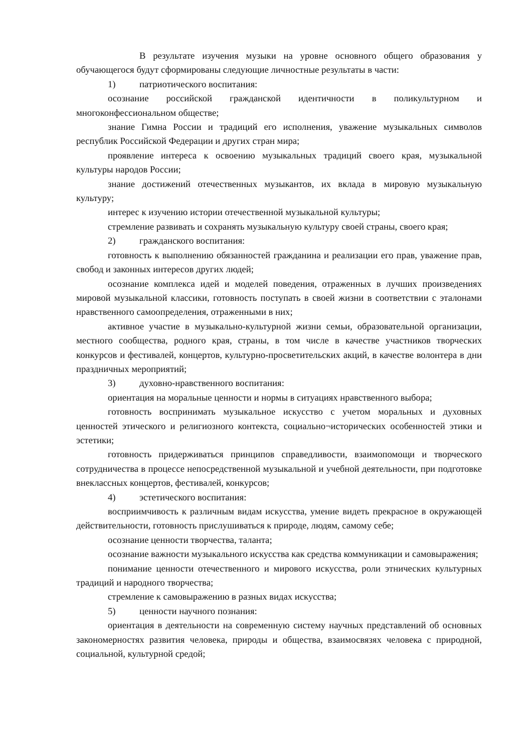В результате изучения музыки на уровне основного общего образования у обучающегося будут сформированы следующие личностные результаты в части:
1) патриотического воспитания:
осознание российской гражданской идентичности в поликультурном и многоконфессиональном обществе;
знание Гимна России и традиций его исполнения, уважение музыкальных символов республик Российской Федерации и других стран мира;
проявление интереса к освоению музыкальных традиций своего края, музыкальной культуры народов России;
знание достижений отечественных музыкантов, их вклада в мировую музыкальную культуру;
интерес к изучению истории отечественной музыкальной культуры;
стремление развивать и сохранять музыкальную культуру своей страны, своего края;
2) гражданского воспитания:
готовность к выполнению обязанностей гражданина и реализации его прав, уважение прав, свобод и законных интересов других людей;
осознание комплекса идей и моделей поведения, отраженных в лучших произведениях мировой музыкальной классики, готовность поступать в своей жизни в соответствии с эталонами нравственного самоопределения, отраженными в них;
активное участие в музыкально-культурной жизни семьи, образовательной организации, местного сообщества, родного края, страны, в том числе в качестве участников творческих конкурсов и фестивалей, концертов, культурно-просветительских акций, в качестве волонтера в дни праздничных мероприятий;
3) духовно-нравственного воспитания:
ориентация на моральные ценности и нормы в ситуациях нравственного выбора;
готовность воспринимать музыкальное искусство с учетом моральных и духовных ценностей этического и религиозного контекста, социально¬исторических особенностей этики и эстетики;
готовность придерживаться принципов справедливости, взаимопомощи и творческого сотрудничества в процессе непосредственной музыкальной и учебной деятельности, при подготовке внеклассных концертов, фестивалей, конкурсов;
4) эстетического воспитания:
восприимчивость к различным видам искусства, умение видеть прекрасное в окружающей действительности, готовность прислушиваться к природе, людям, самому себе;
осознание ценности творчества, таланта;
осознание важности музыкального искусства как средства коммуникации и самовыражения;
понимание ценности отечественного и мирового искусства, роли этнических культурных традиций и народного творчества;
стремление к самовыражению в разных видах искусства;
5) ценности научного познания:
ориентация в деятельности на современную систему научных представлений об основных закономерностях развития человека, природы и общества, взаимосвязях человека с природной, социальной, культурной средой;